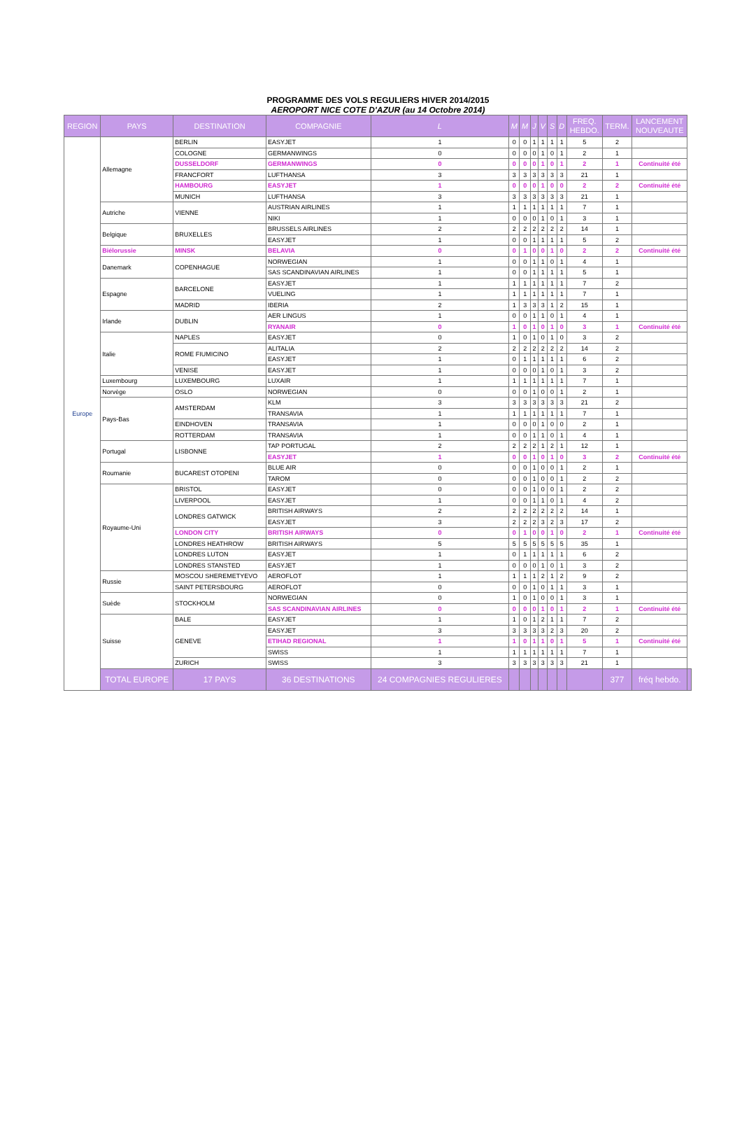PROGRAMME DES VOLS REGULIERS HIVER 2014/2015
AEROPORT NICE COTE D'AZUR (au 14 Octobre 2014)
| REGION | PAYS | DESTINATION | COMPAGNIE | L | M | M | J | V | S | D | FREQ. HEBDO. | TERM. | LANCEMENT NOUVEAUTE | |
| --- | --- | --- | --- | --- | --- | --- | --- | --- | --- | --- | --- | --- | --- | --- |
| Europe | Allemagne | BERLIN | EASYJET | 1 | 0 | 0 | 1 | 1 | 1 | 1 | 5 | 2 | | |
| | | COLOGNE | GERMANWINGS | 0 | 0 | 0 | 0 | 1 | 0 | 1 | 2 | 1 | | |
| | | DUSSELDORF | GERMANWINGS | 0 | 0 | 0 | 0 | 1 | 0 | 1 | 2 | 1 | Continuité été | |
| | | FRANCFORT | LUFTHANSA | 3 | 3 | 3 | 3 | 3 | 3 | 3 | 21 | 1 | | |
| | | HAMBOURG | EASYJET | 1 | 0 | 0 | 0 | 1 | 0 | 0 | 2 | 2 | Continuité été | |
| | | MUNICH | LUFTHANSA | 3 | 3 | 3 | 3 | 3 | 3 | 3 | 21 | 1 | | |
| | Autriche | VIENNE | AUSTRIAN AIRLINES | 1 | 1 | 1 | 1 | 1 | 1 | 1 | 7 | 1 | | |
| | | | NIKI | 1 | 0 | 0 | 0 | 1 | 0 | 1 | 3 | 1 | | |
| | Belgique | BRUXELLES | BRUSSELS AIRLINES | 2 | 2 | 2 | 2 | 2 | 2 | 2 | 14 | 1 | | |
| | | | EASYJET | 1 | 0 | 0 | 1 | 1 | 1 | 1 | 5 | 2 | | |
| | Biélorussie | MINSK | BELAVIA | 0 | 0 | 1 | 0 | 0 | 1 | 0 | 2 | 2 | Continuité été | |
| | Danemark | COPENHAGUE | NORWEGIAN | 1 | 0 | 0 | 1 | 1 | 0 | 1 | 4 | 1 | | |
| | | | SAS SCANDINAVIAN AIRLINES | 1 | 0 | 0 | 1 | 1 | 1 | 1 | 5 | 1 | | |
| | Espagne | BARCELONE | EASYJET | 1 | 1 | 1 | 1 | 1 | 1 | 1 | 7 | 2 | | |
| | | | VUELING | 1 | 1 | 1 | 1 | 1 | 1 | 1 | 7 | 1 | | |
| | | MADRID | IBERIA | 2 | 1 | 3 | 3 | 3 | 1 | 2 | 15 | 1 | | |
| | Irlande | DUBLIN | AER LINGUS | 1 | 0 | 0 | 1 | 1 | 0 | 1 | 4 | 1 | | |
| | | | RYANAIR | 0 | 1 | 0 | 1 | 0 | 1 | 0 | 3 | 1 | Continuité été | |
| | Italie | NAPLES | EASYJET | 0 | 1 | 0 | 1 | 0 | 1 | 0 | 3 | 2 | | |
| | | ROME FIUMICINO | ALITALIA | 2 | 2 | 2 | 2 | 2 | 2 | 2 | 14 | 2 | | |
| | | | EASYJET | 1 | 0 | 1 | 1 | 1 | 1 | 1 | 6 | 2 | | |
| | | VENISE | EASYJET | 1 | 0 | 0 | 0 | 1 | 0 | 1 | 3 | 2 | | |
| | Luxembourg | LUXEMBOURG | LUXAIR | 1 | 1 | 1 | 1 | 1 | 1 | 1 | 7 | 1 | | |
| | Norvège | OSLO | NORWEGIAN | 0 | 0 | 0 | 1 | 0 | 0 | 1 | 2 | 1 | | |
| | Pays-Bas | AMSTERDAM | KLM | 3 | 3 | 3 | 3 | 3 | 3 | 3 | 21 | 2 | | |
| | | | TRANSAVIA | 1 | 1 | 1 | 1 | 1 | 1 | 1 | 7 | 1 | | |
| | | EINDHOVEN | TRANSAVIA | 1 | 0 | 0 | 0 | 1 | 0 | 0 | 2 | 1 | | |
| | | ROTTERDAM | TRANSAVIA | 1 | 0 | 0 | 1 | 1 | 0 | 1 | 4 | 1 | | |
| | Portugal | LISBONNE | TAP PORTUGAL | 2 | 2 | 2 | 2 | 1 | 2 | 1 | 12 | 1 | | |
| | | | EASYJET | 1 | 0 | 0 | 1 | 0 | 1 | 0 | 3 | 2 | Continuité été | |
| | Roumanie | BUCAREST OTOPENI | BLUE AIR | 0 | 0 | 0 | 1 | 0 | 0 | 1 | 2 | 1 | | |
| | | | TAROM | 0 | 0 | 0 | 1 | 0 | 0 | 1 | 2 | 2 | | |
| | Royaume-Uni | BRISTOL | EASYJET | 0 | 0 | 0 | 1 | 0 | 0 | 1 | 2 | 2 | | |
| | | LIVERPOOL | EASYJET | 1 | 0 | 0 | 1 | 1 | 0 | 1 | 4 | 2 | | |
| | | LONDRES GATWICK | BRITISH AIRWAYS | 2 | 2 | 2 | 2 | 2 | 2 | 2 | 14 | 1 | | |
| | | | EASYJET | 3 | 2 | 2 | 2 | 3 | 2 | 3 | 17 | 2 | | |
| | | LONDON CITY | BRITISH AIRWAYS | 0 | 0 | 1 | 0 | 0 | 1 | 0 | 2 | 1 | Continuité été | |
| | | LONDRES HEATHROW | BRITISH AIRWAYS | 5 | 5 | 5 | 5 | 5 | 5 | 5 | 35 | 1 | | |
| | | LONDRES LUTON | EASYJET | 1 | 0 | 1 | 1 | 1 | 1 | 1 | 6 | 2 | | |
| | | LONDRES STANSTED | EASYJET | 1 | 0 | 0 | 0 | 1 | 0 | 1 | 3 | 2 | | |
| | Russie | MOSCOU SHEREMETYEVO | AEROFLOT | 1 | 1 | 1 | 1 | 2 | 1 | 2 | 9 | 2 | | |
| | | SAINT PETERSBOURG | AEROFLOT | 0 | 0 | 0 | 1 | 0 | 1 | 1 | 3 | 1 | | |
| | Suède | STOCKHOLM | NORWEGIAN | 0 | 1 | 0 | 1 | 0 | 0 | 1 | 3 | 1 | | |
| | | | SAS SCANDINAVIAN AIRLINES | 0 | 0 | 0 | 0 | 1 | 0 | 1 | 2 | 1 | Continuité été | |
| | Suisse | BALE | EASYJET | 1 | 1 | 0 | 1 | 2 | 1 | 1 | 7 | 2 | | |
| | | GENEVE | EASYJET | 3 | 3 | 3 | 3 | 3 | 2 | 3 | 20 | 2 | | |
| | | | ETIHAD REGIONAL | 1 | 1 | 0 | 1 | 1 | 0 | 1 | 5 | 1 | Continuité été | |
| | | | SWISS | 1 | 1 | 1 | 1 | 1 | 1 | 1 | 7 | 1 | | |
| | | ZURICH | SWISS | 3 | 3 | 3 | 3 | 3 | 3 | 3 | 21 | 1 | | |
| | TOTAL EUROPE | 17 PAYS | 36 DESTINATIONS | 24 COMPAGNIES REGULIERES | | | | | | | | 377 | fréq hebdo. | |